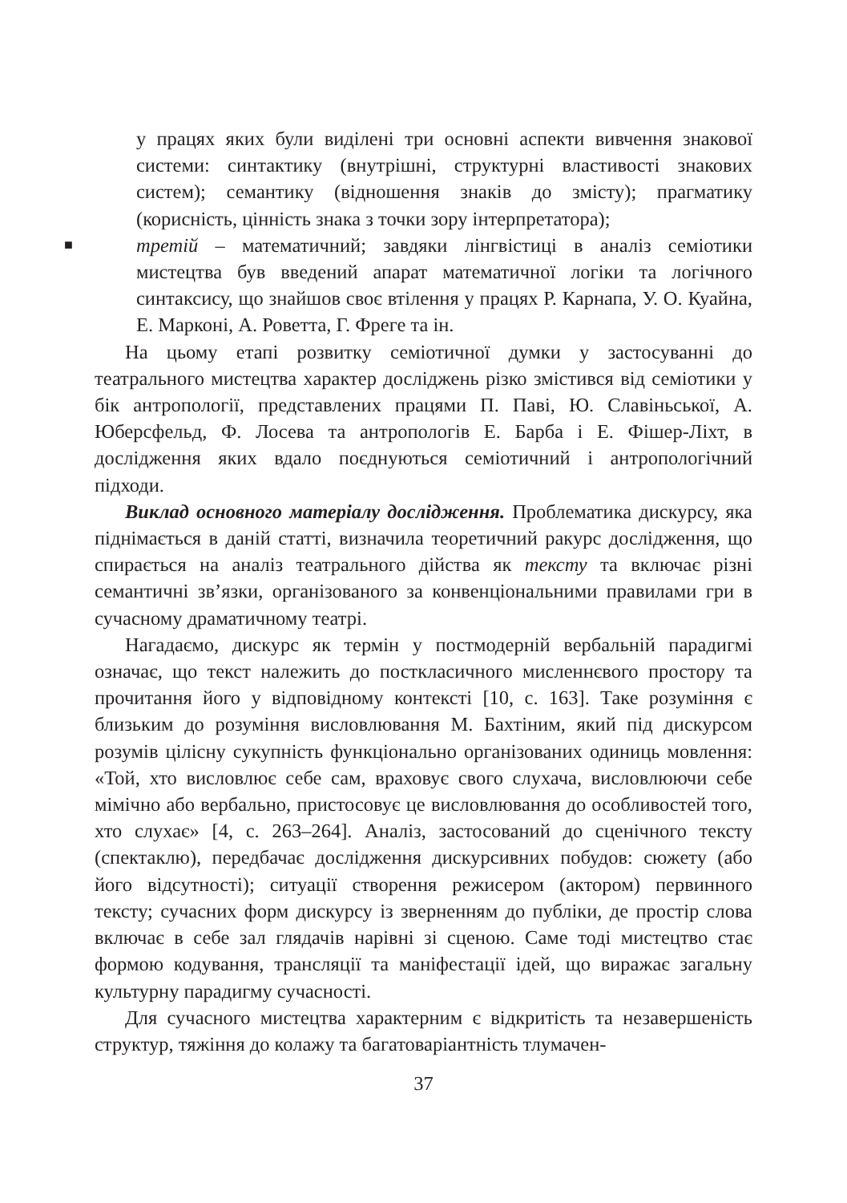у працях яких були виділені три основні аспекти вивчення знакової системи: синтактику (внутрішні, структурні властивості знакових систем); семантику (відношення знаків до змісту); прагматику (корисність, цінність знака з точки зору інтерпретатора);
■ третій – математичний; завдяки лінгвістиці в аналіз семіотики мистецтва був введений апарат математичної логіки та логічного синтаксису, що знайшов своє втілення у працях Р. Карнапа, У. О. Куайна, Е. Марконі, А. Роветта, Г. Фреге та ін.
На цьому етапі розвитку семіотичної думки у застосуванні до театрального мистецтва характер досліджень різко змістився від семіотики у бік антропології, представлених працями П. Паві, Ю. Славіньської, А. Юберсфельд, Ф. Лосева та антропологів Е. Барба і Е. Фішер-Ліхт, в дослідження яких вдало поєднуються семіотичний і антропологічний підходи.
Виклад основного матеріалу дослідження. Проблематика дискурсу, яка піднімається в даній статті, визначила теоретичний ракурс дослідження, що спирається на аналіз театрального дійства як тексту та включає різні семантичні зв’язки, організованого за конвенціональними правилами гри в сучасному драматичному театрі.
Нагадаємо, дискурс як термін у постмодерній вербальній парадигмі означає, що текст належить до посткласичного мисленнєвого простору та прочитання його у відповідному контексті [10, с. 163]. Таке розуміння є близьким до розуміння висловлювання М. Бахтіним, який під дискурсом розумів цілісну сукупність функціонально організованих одиниць мовлення: «Той, хто висловлює себе сам, враховує свого слухача, висловлюючи себе мімічно або вербально, пристосовує це висловлювання до особливостей того, хто слухає» [4, с. 263–264]. Аналіз, застосований до сценічного тексту (спектаклю), передбачає дослідження дискурсивних побудов: сюжету (або його відсутності); ситуації створення режисером (актором) первинного тексту; сучасних форм дискурсу із зверненням до публіки, де простір слова включає в себе зал глядачів нарівні зі сценою. Саме тоді мистецтво стає формою кодування, трансляції та маніфестації ідей, що виражає загальну культурну парадигму сучасності.
Для сучасного мистецтва характерним є відкритість та незавершеність структур, тяжіння до колажу та багатоваріантність тлумачен-
37